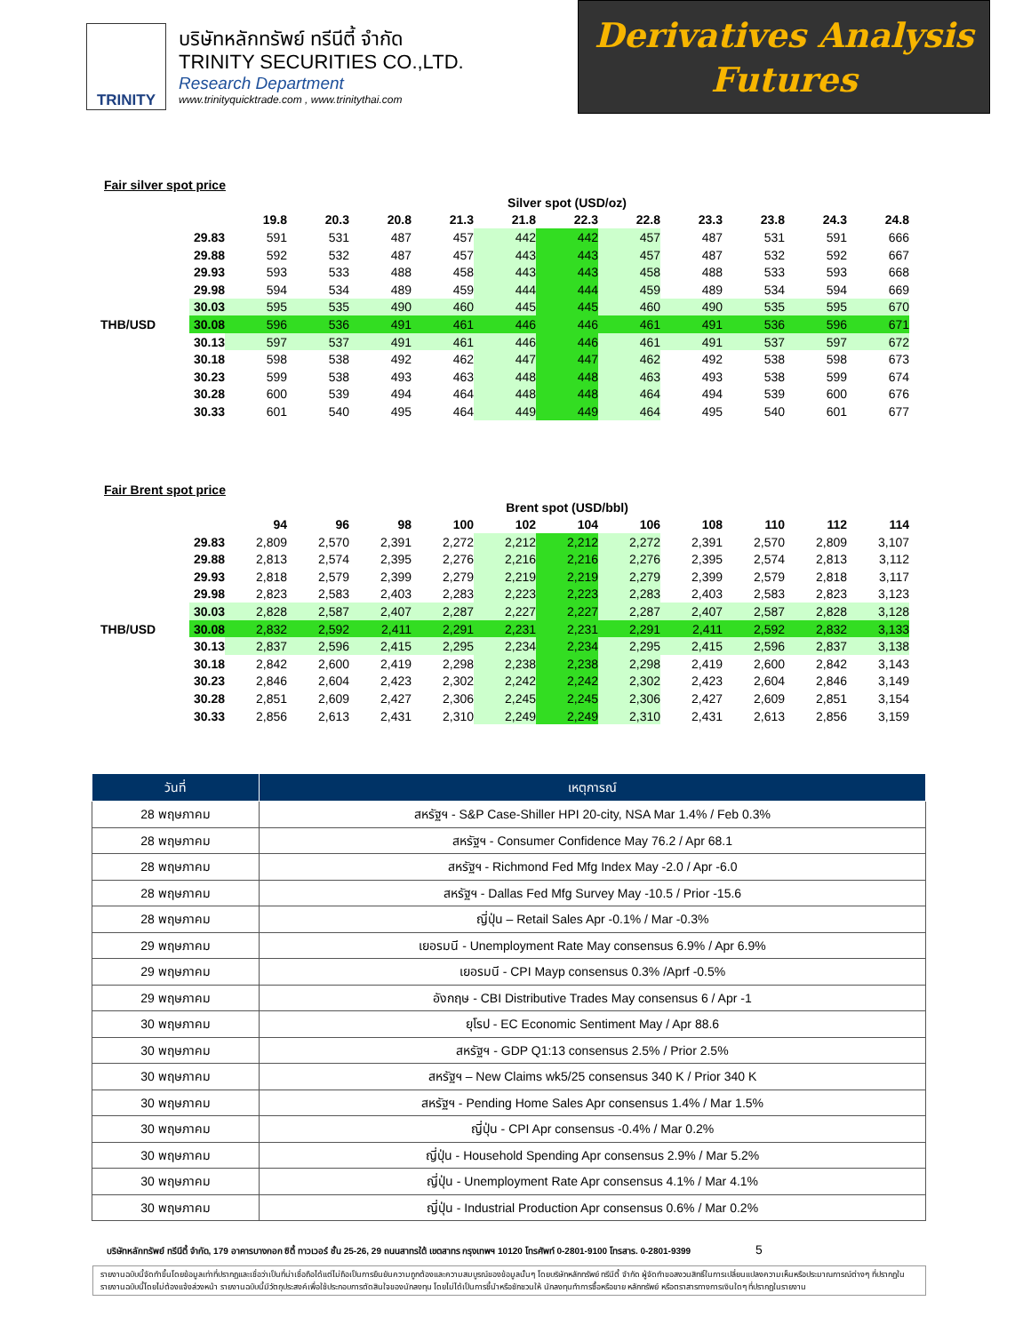TRINITY
บริษัทหลักทรัพย์ ทรีนีตี้ จำกัด
TRINITY SECURITIES CO.,LTD.
Research Department
www.trinityquicktrade.com , www.trinitythai.com
Derivatives Analysis
Futures
Fair silver spot price
| | | Silver spot (USD/oz) | | | | | | | | | | |
| | | 19.8 | 20.3 | 20.8 | 21.3 | 21.8 | 22.3 | 22.8 | 23.3 | 23.8 | 24.3 | 24.8 |
| | 29.83 | 591 | 531 | 487 | 457 | 442 | 442 | 457 | 487 | 531 | 591 | 666 |
| | 29.88 | 592 | 532 | 487 | 457 | 443 | 443 | 457 | 487 | 532 | 592 | 667 |
| | 29.93 | 593 | 533 | 488 | 458 | 443 | 443 | 458 | 488 | 533 | 593 | 668 |
| | 29.98 | 594 | 534 | 489 | 459 | 444 | 444 | 459 | 489 | 534 | 594 | 669 |
| | 30.03 | 595 | 535 | 490 | 460 | 445 | 445 | 460 | 490 | 535 | 595 | 670 |
| THB/USD | 30.08 | 596 | 536 | 491 | 461 | 446 | 446 | 461 | 491 | 536 | 596 | 671 |
| | 30.13 | 597 | 537 | 491 | 461 | 446 | 446 | 461 | 491 | 537 | 597 | 672 |
| | 30.18 | 598 | 538 | 492 | 462 | 447 | 447 | 462 | 492 | 538 | 598 | 673 |
| | 30.23 | 599 | 538 | 493 | 463 | 448 | 448 | 463 | 493 | 538 | 599 | 674 |
| | 30.28 | 600 | 539 | 494 | 464 | 448 | 448 | 464 | 494 | 539 | 600 | 676 |
| | 30.33 | 601 | 540 | 495 | 464 | 449 | 449 | 464 | 495 | 540 | 601 | 677 |
Fair Brent spot price
| | | Brent spot (USD/bbl) | | | | | | | | | | |
| | | 94 | 96 | 98 | 100 | 102 | 104 | 106 | 108 | 110 | 112 | 114 |
| | 29.83 | 2,809 | 2,570 | 2,391 | 2,272 | 2,212 | 2,212 | 2,272 | 2,391 | 2,570 | 2,809 | 3,107 |
| | 29.88 | 2,813 | 2,574 | 2,395 | 2,276 | 2,216 | 2,216 | 2,276 | 2,395 | 2,574 | 2,813 | 3,112 |
| | 29.93 | 2,818 | 2,579 | 2,399 | 2,279 | 2,219 | 2,219 | 2,279 | 2,399 | 2,579 | 2,818 | 3,117 |
| | 29.98 | 2,823 | 2,583 | 2,403 | 2,283 | 2,223 | 2,223 | 2,283 | 2,403 | 2,583 | 2,823 | 3,123 |
| | 30.03 | 2,828 | 2,587 | 2,407 | 2,287 | 2,227 | 2,227 | 2,287 | 2,407 | 2,587 | 2,828 | 3,128 |
| THB/USD | 30.08 | 2,832 | 2,592 | 2,411 | 2,291 | 2,231 | 2,231 | 2,291 | 2,411 | 2,592 | 2,832 | 3,133 |
| | 30.13 | 2,837 | 2,596 | 2,415 | 2,295 | 2,234 | 2,234 | 2,295 | 2,415 | 2,596 | 2,837 | 3,138 |
| | 30.18 | 2,842 | 2,600 | 2,419 | 2,298 | 2,238 | 2,238 | 2,298 | 2,419 | 2,600 | 2,842 | 3,143 |
| | 30.23 | 2,846 | 2,604 | 2,423 | 2,302 | 2,242 | 2,242 | 2,302 | 2,423 | 2,604 | 2,846 | 3,149 |
| | 30.28 | 2,851 | 2,609 | 2,427 | 2,306 | 2,245 | 2,245 | 2,306 | 2,427 | 2,609 | 2,851 | 3,154 |
| | 30.33 | 2,856 | 2,613 | 2,431 | 2,310 | 2,249 | 2,249 | 2,310 | 2,431 | 2,613 | 2,856 | 3,159 |
| วันที่ | เหตุการณ์ |
| --- | --- |
| 28 พฤษภาคม | สหรัฐฯ - S&P Case-Shiller HPI 20-city, NSA Mar 1.4% / Feb 0.3% |
| 28 พฤษภาคม | สหรัฐฯ - Consumer Confidence May 76.2 / Apr 68.1 |
| 28 พฤษภาคม | สหรัฐฯ - Richmond Fed Mfg Index May -2.0 / Apr -6.0 |
| 28 พฤษภาคม | สหรัฐฯ - Dallas Fed Mfg Survey May -10.5 / Prior -15.6 |
| 28 พฤษภาคม | ญี่ปุ่น – Retail Sales Apr -0.1% / Mar -0.3% |
| 29 พฤษภาคม | เยอรมนี - Unemployment Rate May consensus 6.9% / Apr 6.9% |
| 29 พฤษภาคม | เยอรมนี - CPI Mayp consensus 0.3% /Aprf -0.5% |
| 29 พฤษภาคม | อังกฤษ - CBI Distributive Trades May consensus 6 / Apr -1 |
| 30 พฤษภาคม | ยุโรป - EC Economic Sentiment May / Apr 88.6 |
| 30 พฤษภาคม | สหรัฐฯ - GDP Q1:13 consensus 2.5% / Prior 2.5% |
| 30 พฤษภาคม | สหรัฐฯ – New Claims wk5/25 consensus 340 K / Prior 340 K |
| 30 พฤษภาคม | สหรัฐฯ - Pending Home Sales Apr consensus 1.4% / Mar 1.5% |
| 30 พฤษภาคม | ญี่ปุ่น - CPI Apr consensus -0.4% / Mar 0.2% |
| 30 พฤษภาคม | ญี่ปุ่น - Household Spending Apr consensus 2.9% / Mar 5.2% |
| 30 พฤษภาคม | ญี่ปุ่น - Unemployment Rate Apr consensus 4.1% / Mar 4.1% |
| 30 พฤษภาคม | ญี่ปุ่น - Industrial Production Apr consensus 0.6% / Mar 0.2% |
บริษัทหลักทรัพย์ ทรีนีตี้ จำกัด, 179 อาคารบางกอก ซิตี้ ทาวเวอร์ ชั้น 25-26, 29 ถนนสาทรใต้ เขตสาทร กรุงเทพฯ 10120 โทรศัพท์ 0-2801-9100 โทรสาร. 0-2801-9399 5
รายงานฉบับนี้จัดทำขึ้นโดยข้อมูลเท่าที่ปรากฏและเชื่อว่าเป็นที่น่าเชื่อถือได้แต่ไม่ถือเป็นการยืนยันความถูกต้องและความสมบูรณ์ของข้อมูลนั้นๆ โดยบริษัทหลักทรัพย์ ทรีนีตี้ จำกัด ผู้จัดทำขอสงวนสิทธิ์ในการเปลี่ยนแปลงความเห็นหรือประมาณการณ์ต่างๆ ที่ปรากฏในรายงานฉบับนี้โดยไม่ต้องแจ้งล่วงหน้า รายงานฉบับนี้มีวัตถุประสงค์เพื่อใช้ประกอบการตัดสินใจของนักลงทุน โดยไม่ได้เป็นการชี้นำหรือชักชวนให้ นักลงทุนทำการซื้อหรือขาย หลักทรัพย์ หรือตราสารทางการเงินใดๆ ที่ปรากฏในรายงาน